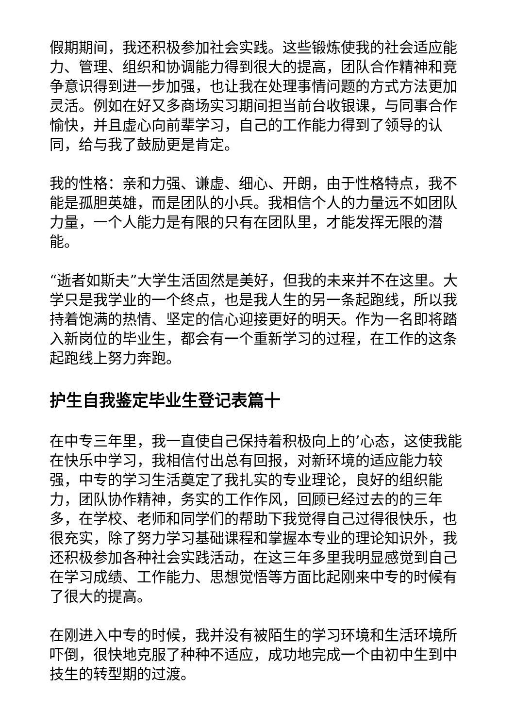假期期间，我还积极参加社会实践。这些锻炼使我的社会适应能力、管理、组织和协调能力得到很大的提高，团队合作精神和竞争意识得到进一步加强，也让我在处理事情问题的方式方法更加灵活。例如在好又多商场实习期间担当前台收银课，与同事合作愉快，并且虚心向前辈学习，自己的工作能力得到了领导的认同，给与我了鼓励更是肯定。
我的性格：亲和力强、谦虚、细心、开朗，由于性格特点，我不能是孤胆英雄，而是团队的小兵。我相信个人的力量远不如团队力量，一个人能力是有限的只有在团队里，才能发挥无限的潜能。
“逝者如斯夫”大学生活固然是美好，但我的未来并不在这里。大学只是我学业的一个终点，也是我人生的另一条起跑线，所以我持着饱满的热情、坚定的信心迎接更好的明天。作为一名即将踏入新岗位的毕业生，都会有一个重新学习的过程，在工作的这条起跑线上努力奔跑。
护生自我鉴定毕业生登记表篇十
在中专三年里，我一直使自己保持着积极向上的’心态，这使我能在快乐中学习，我相信付出总有回报，对新环境的适应能力较强，中专的学习生活奠定了我扎实的专业理论，良好的组织能力，团队协作精神，务实的工作作风，回顾已经过去的的三年多，在学校、老师和同学们的帮助下我觉得自己过得很快乐，也很充实，除了努力学习基础课程和掌握本专业的理论知识外，我还积极参加各种社会实践活动，在这三年多里我明显感觉到自己在学习成绩、工作能力、思想觉悟等方面比起刚来中专的时候有了很大的提高。
在刚进入中专的时候，我并没有被陌生的学习环境和生活环境所吓倒，很快地克服了种种不适应，成功地完成一个由初中生到中技生的转型期的过渡。